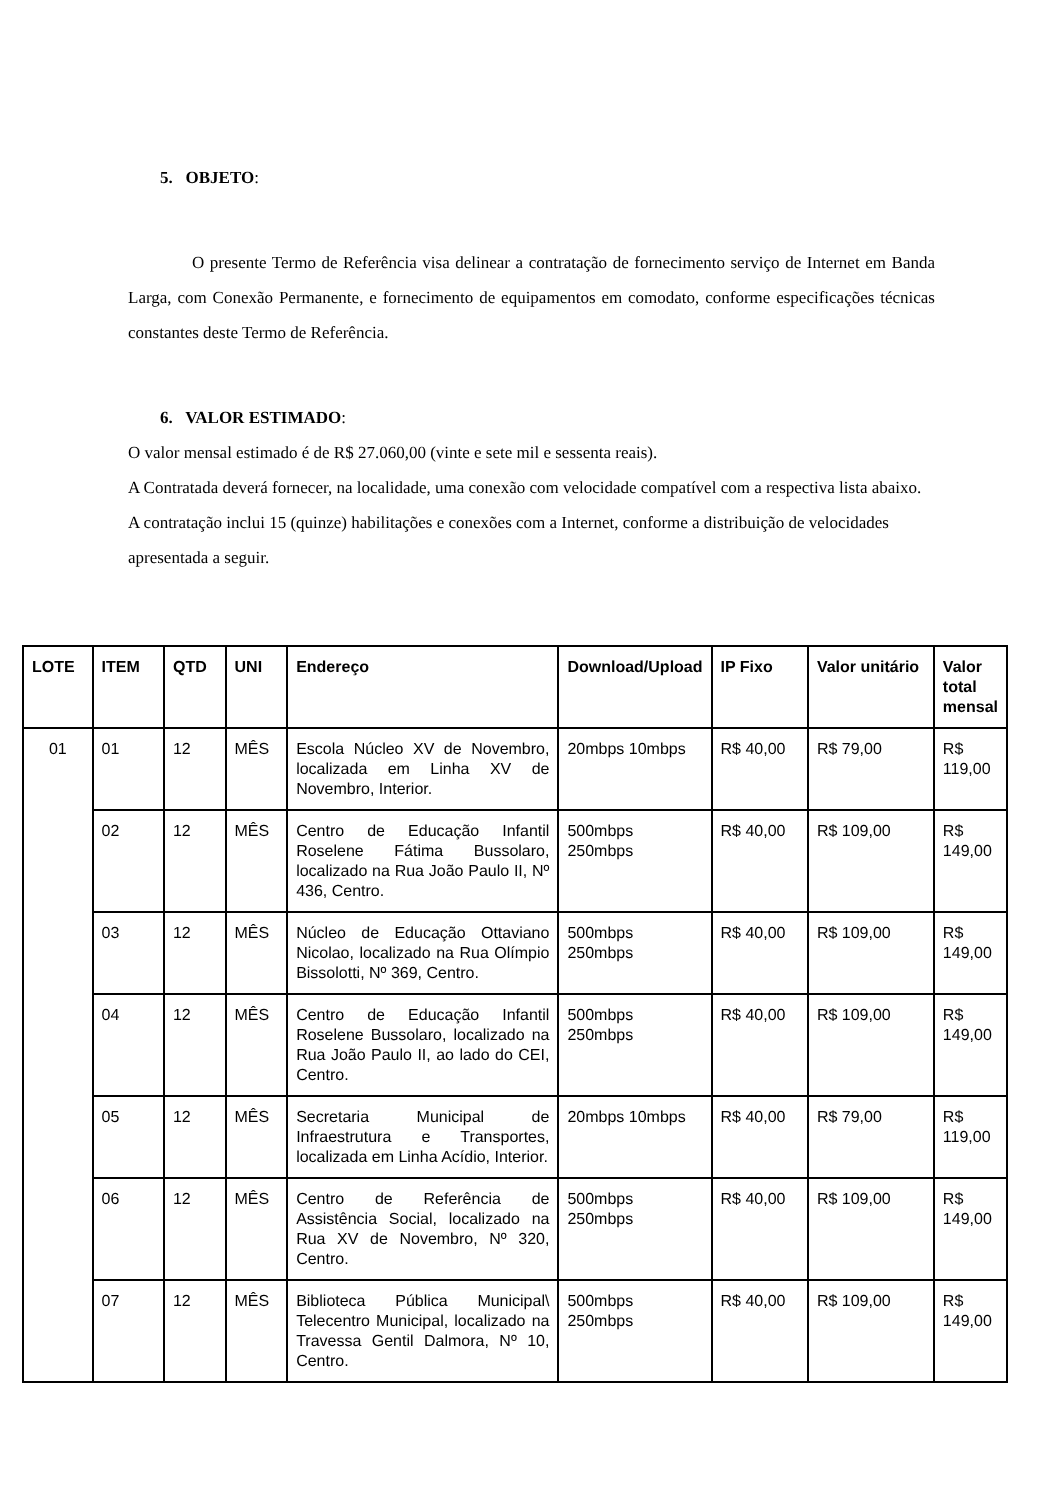5. OBJETO:
O presente Termo de Referência visa delinear a contratação de fornecimento serviço de Internet em Banda Larga, com Conexão Permanente, e fornecimento de equipamentos em comodato, conforme especificações técnicas constantes deste Termo de Referência.
6. VALOR ESTIMADO:
O valor mensal estimado é de R$ 27.060,00 (vinte e sete mil e sessenta reais).
A Contratada deverá fornecer, na localidade, uma conexão com velocidade compatível com a respectiva lista abaixo.
A contratação inclui 15 (quinze) habilitações e conexões com a Internet, conforme a distribuição de velocidades apresentada a seguir.
| LOTE | ITEM | QTD | UNI | Endereço | Download/Upload | IP Fixo | Valor unitário | Valor total mensal |
| --- | --- | --- | --- | --- | --- | --- | --- | --- |
| 01 | 01 | 12 | MÊS | Escola Núcleo XV de Novembro, localizada em Linha XV de Novembro, Interior. | 20mbps 10mbps | R$ 40,00 | R$ 79,00 | R$ 119,00 |
| | 02 | 12 | MÊS | Centro de Educação Infantil Roselene Fátima Bussolaro, localizado na Rua João Paulo II, Nº 436, Centro. | 500mbps 250mbps | R$ 40,00 | R$ 109,00 | R$ 149,00 |
| | 03 | 12 | MÊS | Núcleo de Educação Ottaviano Nicolao, localizado na Rua Olímpio Bissolotti, Nº 369, Centro. | 500mbps 250mbps | R$ 40,00 | R$ 109,00 | R$ 149,00 |
| | 04 | 12 | MÊS | Centro de Educação Infantil Roselene Bussolaro, localizado na Rua João Paulo II, ao lado do CEI, Centro. | 500mbps 250mbps | R$ 40,00 | R$ 109,00 | R$ 149,00 |
| | 05 | 12 | MÊS | Secretaria Municipal de Infraestrutura e Transportes, localizada em Linha Acídio, Interior. | 20mbps 10mbps | R$ 40,00 | R$ 79,00 | R$ 119,00 |
| | 06 | 12 | MÊS | Centro de Referência de Assistência Social, localizado na Rua XV de Novembro, Nº 320, Centro. | 500mbps 250mbps | R$ 40,00 | R$ 109,00 | R$ 149,00 |
| | 07 | 12 | MÊS | Biblioteca Pública Municipal\ Telecentro Municipal, localizado na Travessa Gentil Dalmora, Nº 10, Centro. | 500mbps 250mbps | R$ 40,00 | R$ 109,00 | R$ 149,00 |